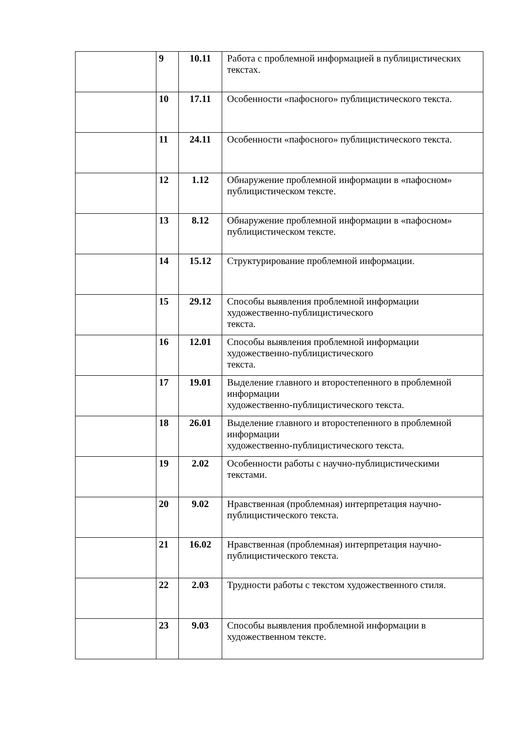| | 9 | 10.11 | Работа с проблемной информацией в публицистических текстах. |
| | 10 | 17.11 | Особенности «пафосного» публицистического текста. |
| | 11 | 24.11 | Особенности «пафосного» публицистического текста. |
| | 12 | 1.12 | Обнаружение проблемной информации в «пафосном» публицистическом тексте. |
| | 13 | 8.12 | Обнаружение проблемной информации в «пафосном» публицистическом тексте. |
| | 14 | 15.12 | Структурирование проблемной информации. |
| | 15 | 29.12 | Способы выявления проблемной информации художественно-публицистического текста. |
| | 16 | 12.01 | Способы выявления проблемной информации художественно-публицистического текста. |
| | 17 | 19.01 | Выделение главного и второстепенного в проблемной информации художественно-публицистического текста. |
| | 18 | 26.01 | Выделение главного и второстепенного в проблемной информации художественно-публицистического текста. |
| | 19 | 2.02 | Особенности работы с научно-публицистическими текстами. |
| | 20 | 9.02 | Нравственная (проблемная) интерпретация научно-публицистического текста. |
| | 21 | 16.02 | Нравственная (проблемная) интерпретация научно-публицистического текста. |
| | 22 | 2.03 | Трудности работы с текстом художественного стиля. |
| | 23 | 9.03 | Способы выявления проблемной информации в художественном тексте. |